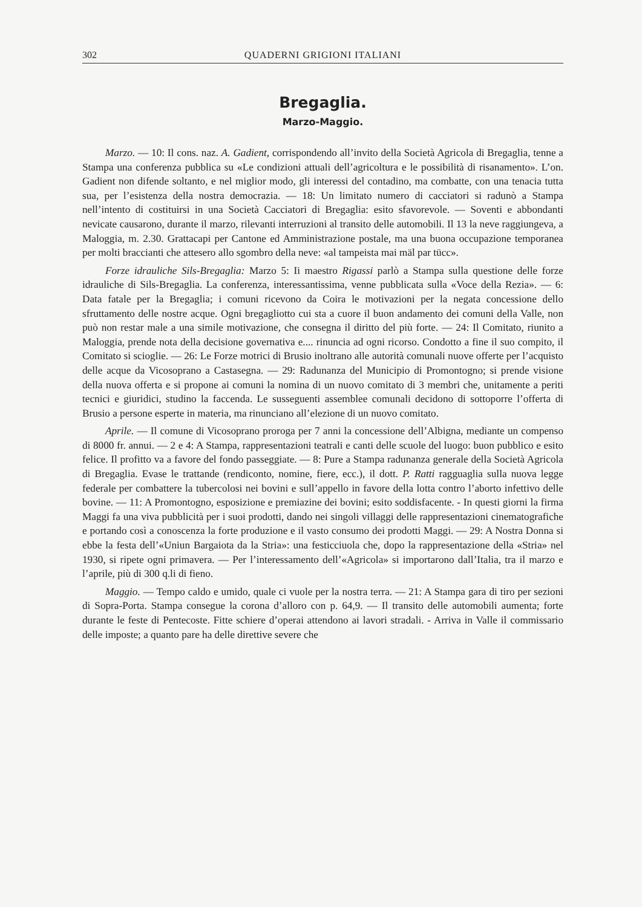302 QUADERNI GRIGIONI ITALIANI
Bregaglia.
Marzo-Maggio.
Marzo. — 10: Il cons. naz. A. Gadient, corrispondendo all’invito della Società Agricola di Bregaglia, tenne a Stampa una conferenza pubblica su «Le condizioni attuali dell’agricoltura e le possibilità di risanamento». L’on. Gadient non difende soltanto, e nel miglior modo, gli interessi del contadino, ma combatte, con una tenacia tutta sua, per l’esistenza della nostra democrazia. — 18: Un limitato numero di cacciatori si radunò a Stampa nell’intento di costituirsi in una Società Cacciatori di Bregaglia: esito sfavorevole. — Soventi e abbondanti nevicate causarono, durante il marzo, rilevanti interruzioni al transito delle automobili. Il 13 la neve raggiungeva, a Maloggia, m. 2.30. Grattacapi per Cantone ed Amministrazione postale, ma una buona occupazione temporanea per molti braccianti che attesero allo sgombro della neve: «al tampeista mai mäl par tücc».
Forze idrauliche Sils-Bregaglia: Marzo 5: Ii maestro Rigassi parlò a Stampa sulla questione delle forze idrauliche di Sils-Bregaglia. La conferenza, interessantissima, venne pubblicata sulla «Voce della Rezia». — 6: Data fatale per la Bregaglia; i comuni ricevono da Coira le motivazioni per la negata concessione dello sfruttamento delle nostre acque. Ogni bregagliotto cui sta a cuore il buon andamento dei comuni della Valle, non può non restar male a una simile motivazione, che consegna il diritto del più forte. — 24: Il Comitato, riunito a Maloggia, prende nota della decisione governativa e.... rinuncia ad ogni ricorso. Condotto a fine il suo compito, il Comitato si scioglie. — 26: Le Forze motrici di Brusio inoltrano alle autorità comunali nuove offerte per l’acquisto delle acque da Vicosoprano a Castasegna. — 29: Radunanza del Municipio di Promontogno; si prende visione della nuova offerta e si propone ai comuni la nomina di un nuovo comitato di 3 membri che, unitamente a periti tecnici e giuridici, studino la faccenda. Le susseguenti assemblee comunali decidono di sottoporre l’offerta di Brusio a persone esperte in materia, ma rinunciano all’elezione di un nuovo comitato.
Aprile. — Il comune di Vicosoprano proroga per 7 anni la concessione dell’Albigna, mediante un compenso di 8000 fr. annui. — 2 e 4: A Stampa, rappresentazioni teatrali e canti delle scuole del luogo: buon pubblico e esito felice. Il profitto va a favore del fondo passeggiate. — 8: Pure a Stampa radunanza generale della Società Agricola di Bregaglia. Evase le trattande (rendiconto, nomine, fiere, ecc.), il dott. P. Ratti ragguaglia sulla nuova legge federale per combattere la tubercolosi nei bovini e sull’appello in favore della lotta contro l’aborto infettivo delle bovine. — 11: A Promontogno, esposizione e premiazine dei bovini; esito soddisfacente. - In questi giorni la firma Maggi fa una viva pubblicità per i suoi prodotti, dando nei singoli villaggi delle rappresentazioni cinematografiche e portando così a conoscenza la forte produzione e il vasto consumo dei prodotti Maggi. — 29: A Nostra Donna si ebbe la festa dell’«Uniun Bargaiota da la Stria»: una festicciuola che, dopo la rappresentazione della «Stria» nel 1930, si ripete ogni primavera. — Per l’interessamento dell’«Agricola» si importarono dall’Italia, tra il marzo e l’aprile, più di 300 q.li di fieno.
Maggio. — Tempo caldo e umido, quale ci vuole per la nostra terra. — 21: A Stampa gara di tiro per sezioni di Sopra-Porta. Stampa consegue la corona d’alloro con p. 64,9. — Il transito delle automobili aumenta; forte durante le feste di Pentecoste. Fitte schiere d’operai attendono ai lavori stradali. - Arriva in Valle il commissario delle imposte; a quanto pare ha delle direttive severe che